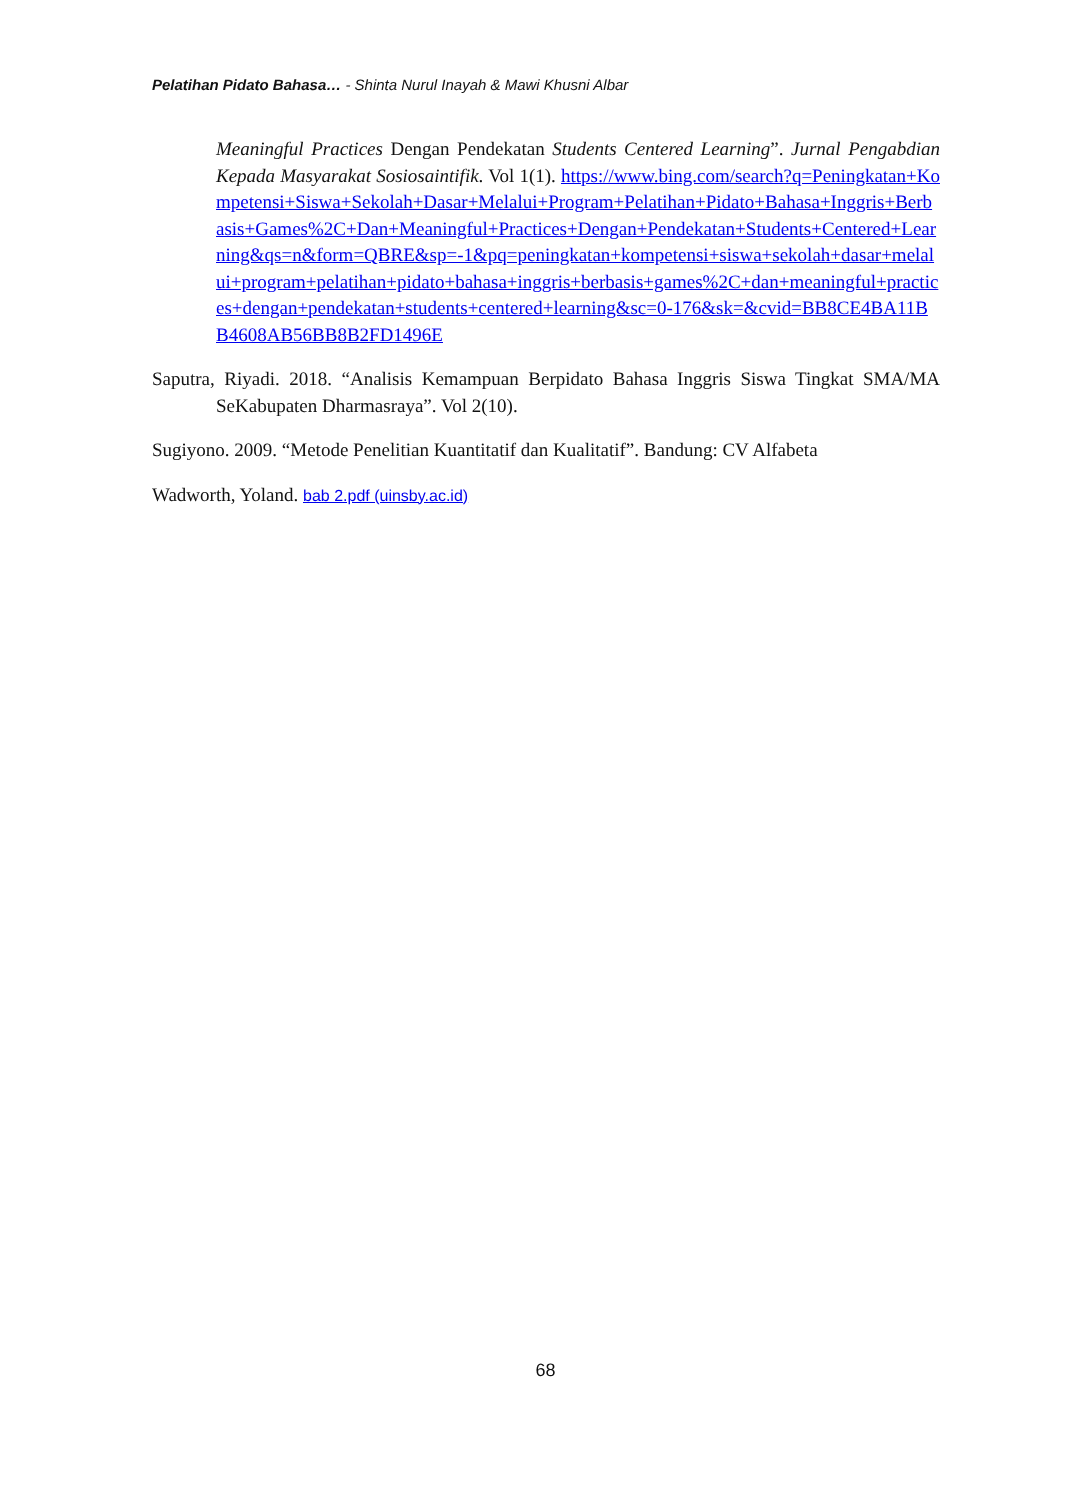Pelatihan Pidato Bahasa… - Shinta Nurul Inayah & Mawi Khusni Albar
Meaningful Practices Dengan Pendekatan Students Centered Learning”. Jurnal Pengabdian Kepada Masyarakat Sosiosaintifik. Vol 1(1). https://www.bing.com/search?q=Peningkatan+Kompetensi+Siswa+Sekolah+Dasar+Melalui+Program+Pelatihan+Pidato+Bahasa+Inggris+Berbasis+Games%2C+Dan+Meaningful+Practices+Dengan+Pendekatan+Students+Centered+Learning&qs=n&form=QBRE&sp=-1&pq=peningkatan+kompetensi+siswa+sekolah+dasar+melalui+program+pelatihan+pidato+bahasa+inggris+berbasis+games%2C+dan+meaningful+practices+dengan+pendekatan+students+centered+learning&sc=0-176&sk=&cvid=BB8CE4BA11BB4608AB56BB8B2FD1496E
Saputra, Riyadi. 2018. “Analisis Kemampuan Berpidato Bahasa Inggris Siswa Tingkat SMA/MA SeKabupaten Dharmasraya”. Vol 2(10).
Sugiyono. 2009. “Metode Penelitian Kuantitatif dan Kualitatif”. Bandung: CV Alfabeta
Wadworth, Yoland. bab 2.pdf (uinsby.ac.id)
68